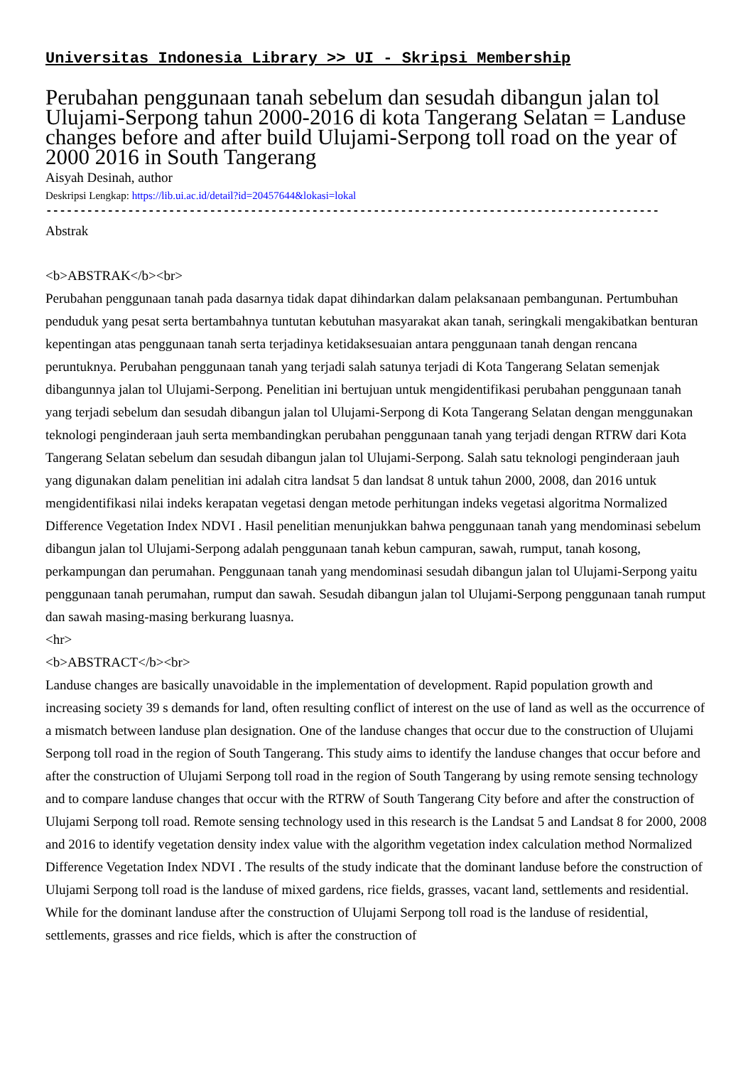Universitas Indonesia Library >> UI - Skripsi Membership
Perubahan penggunaan tanah sebelum dan sesudah dibangun jalan tol Ulujami-Serpong tahun 2000-2016 di kota Tangerang Selatan = Landuse changes before and after build Ulujami-Serpong toll road on the year of 2000 2016 in South Tangerang
Aisyah Desinah, author
Deskripsi Lengkap: https://lib.ui.ac.id/detail?id=20457644&lokasi=lokal
------------------------------------------------------------------------------------------
Abstrak
<b>ABSTRAK</b><br>
Perubahan penggunaan tanah pada dasarnya tidak dapat dihindarkan dalam pelaksanaan pembangunan. Pertumbuhan penduduk yang pesat serta bertambahnya tuntutan kebutuhan masyarakat akan tanah, seringkali mengakibatkan benturan kepentingan atas penggunaan tanah serta terjadinya ketidaksesuaian antara penggunaan tanah dengan rencana peruntuknya. Perubahan penggunaan tanah yang terjadi salah satunya terjadi di Kota Tangerang Selatan semenjak dibangunnya jalan tol Ulujami-Serpong. Penelitian ini bertujuan untuk mengidentifikasi perubahan penggunaan tanah yang terjadi sebelum dan sesudah dibangun jalan tol Ulujami-Serpong di Kota Tangerang Selatan dengan menggunakan teknologi penginderaan jauh serta membandingkan perubahan penggunaan tanah yang terjadi dengan RTRW dari Kota Tangerang Selatan sebelum dan sesudah dibangun jalan tol Ulujami-Serpong. Salah satu teknologi penginderaan jauh yang digunakan dalam penelitian ini adalah citra landsat 5 dan landsat 8 untuk tahun 2000, 2008, dan 2016 untuk mengidentifikasi nilai indeks kerapatan vegetasi dengan metode perhitungan indeks vegetasi algoritma Normalized Difference Vegetation Index NDVI . Hasil penelitian menunjukkan bahwa penggunaan tanah yang mendominasi sebelum dibangun jalan tol Ulujami-Serpong adalah penggunaan tanah kebun campuran, sawah, rumput, tanah kosong, perkampungan dan perumahan. Penggunaan tanah yang mendominasi sesudah dibangun jalan tol Ulujami-Serpong yaitu penggunaan tanah perumahan, rumput dan sawah. Sesudah dibangun jalan tol Ulujami-Serpong penggunaan tanah rumput dan sawah masing-masing berkurang luasnya.
<hr>
<b>ABSTRACT</b><br>
Landuse changes are basically unavoidable in the implementation of development. Rapid population growth and increasing society 39 s demands for land, often resulting conflict of interest on the use of land as well as the occurrence of a mismatch between landuse plan designation. One of the landuse changes that occur due to the construction of Ulujami Serpong toll road in the region of South Tangerang. This study aims to identify the landuse changes that occur before and after the construction of Ulujami Serpong toll road in the region of South Tangerang by using remote sensing technology and to compare landuse changes that occur with the RTRW of South Tangerang City before and after the construction of Ulujami Serpong toll road. Remote sensing technology used in this research is the Landsat 5 and Landsat 8 for 2000, 2008 and 2016 to identify vegetation density index value with the algorithm vegetation index calculation method Normalized Difference Vegetation Index NDVI . The results of the study indicate that the dominant landuse before the construction of Ulujami Serpong toll road is the landuse of mixed gardens, rice fields, grasses, vacant land, settlements and residential. While for the dominant landuse after the construction of Ulujami Serpong toll road is the landuse of residential, settlements, grasses and rice fields, which is after the construction of